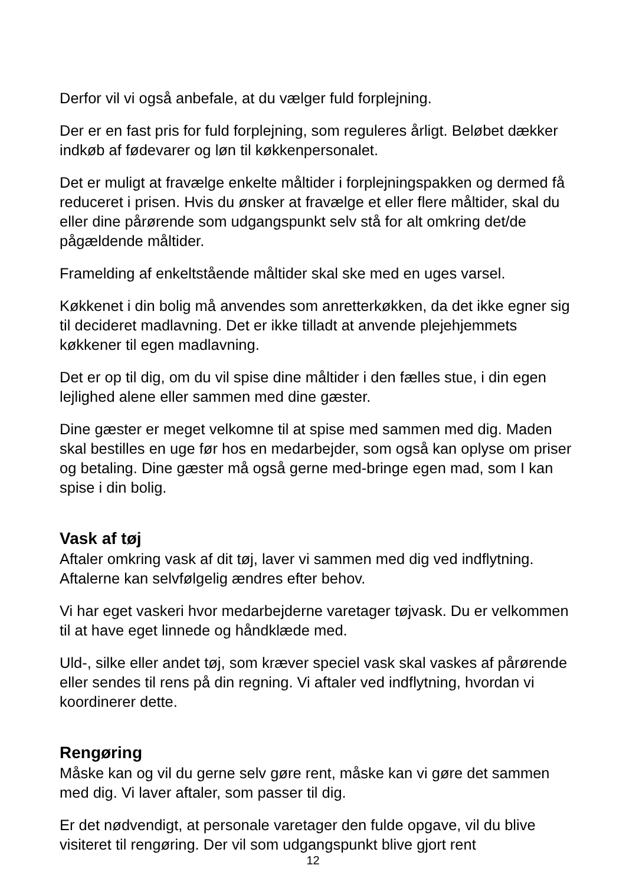Derfor vil vi også anbefale, at du vælger fuld forplejning.
Der er en fast pris for fuld forplejning, som reguleres årligt. Beløbet dækker indkøb af fødevarer og løn til køkkenpersonalet.
Det er muligt at fravælge enkelte måltider i forplejningspakken og dermed få reduceret i prisen. Hvis du ønsker at fravælge et eller flere måltider, skal du eller dine pårørende som udgangspunkt selv stå for alt omkring det/de pågældende måltider.
Framelding af enkeltstående måltider skal ske med en uges varsel.
Køkkenet i din bolig må anvendes som anretterkøkken, da det ikke egner sig til decideret madlavning. Det er ikke tilladt at anvende plejehjemmets køkkener til egen madlavning.
Det er op til dig, om du vil spise dine måltider i den fælles stue, i din egen lejlighed alene eller sammen med dine gæster.
Dine gæster er meget velkomne til at spise med sammen med dig. Maden skal bestilles en uge før hos en medarbejder, som også kan oplyse om priser og betaling. Dine gæster må også gerne med-bringe egen mad, som I kan spise i din bolig.
Vask af tøj
Aftaler omkring vask af dit tøj, laver vi sammen med dig ved indflytning. Aftalerne kan selvfølgelig ændres efter behov.
Vi har eget vaskeri hvor medarbejderne varetager tøjvask. Du er velkommen til at have eget linnede og håndklæde med.
Uld-, silke eller andet tøj, som kræver speciel vask skal vaskes af pårørende eller sendes til rens på din regning. Vi aftaler ved indflytning, hvordan vi koordinerer dette.
Rengøring
Måske kan og vil du gerne selv gøre rent, måske kan vi gøre det sammen med dig. Vi laver aftaler, som passer til dig.
Er det nødvendigt, at personale varetager den fulde opgave, vil du blive visiteret til rengøring. Der vil som udgangspunkt blive gjort rent
12